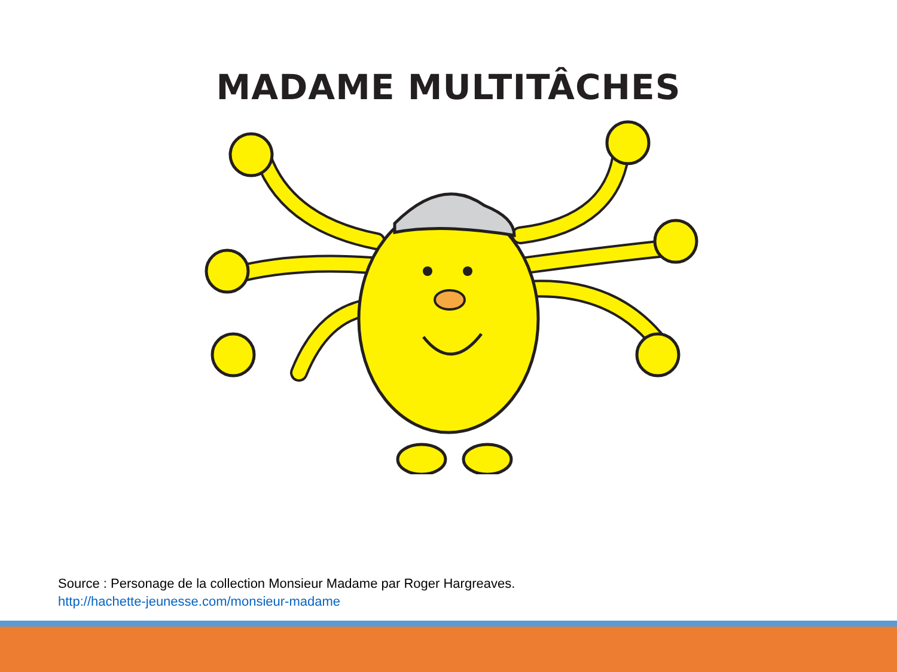MADAME MULTITÂCHES
Source : Personage de la collection Monsieur Madame par Roger Hargreaves.
http://hachette-jeunesse.com/monsieur-madame